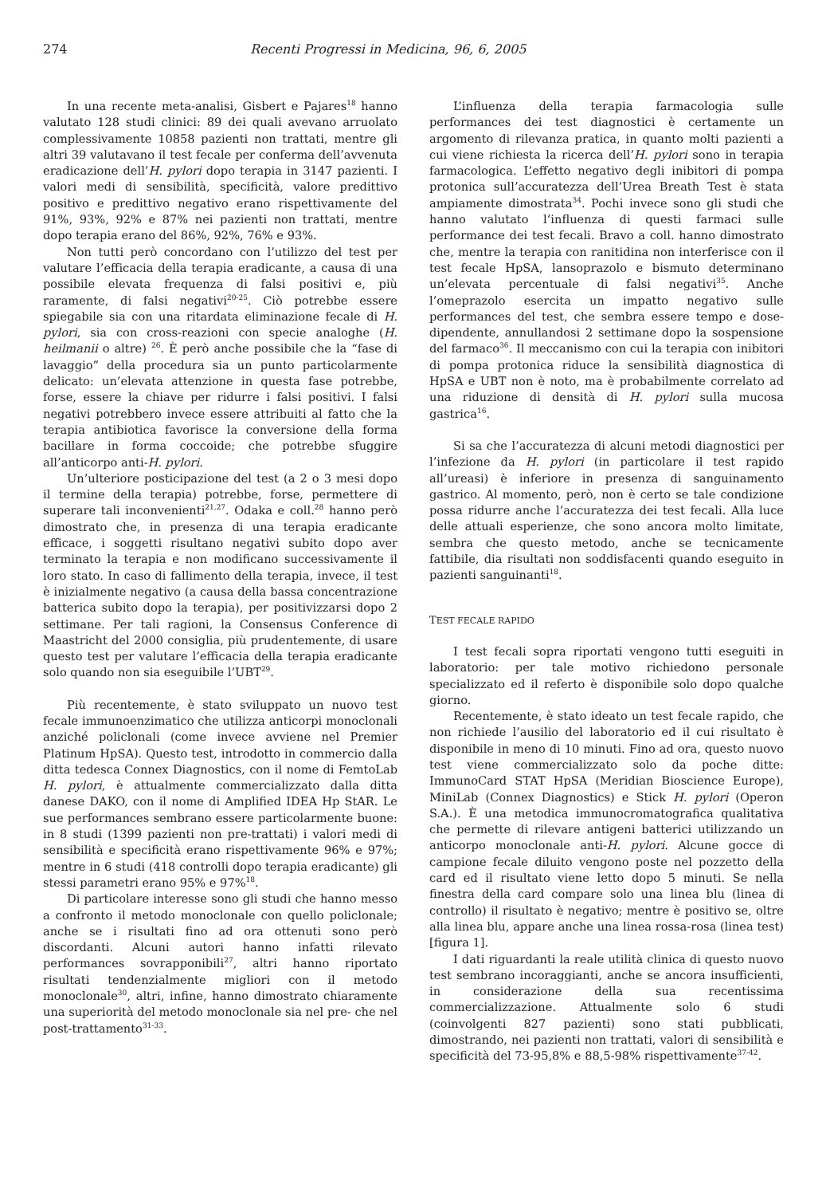274 Recenti Progressi in Medicina, 96, 6, 2005
In una recente meta-analisi, Gisbert e Pajares<sup>18</sup> hanno valutato 128 studi clinici: 89 dei quali avevano arruolato complessivamente 10858 pazienti non trattati, mentre gli altri 39 valutavano il test fecale per conferma dell’avvenuta eradicazione dell’H. pylori dopo terapia in 3147 pazienti. I valori medi di sensibilità, specificità, valore predittivo positivo e predittivo negativo erano rispettivamente del 91%, 93%, 92% e 87% nei pazienti non trattati, mentre dopo terapia erano del 86%, 92%, 76% e 93%.
Non tutti però concordano con l’utilizzo del test per valutare l’efficacia della terapia eradicante, a causa di una possibile elevata frequenza di falsi positivi e, più raramente, di falsi negativi<sup>20-25</sup>. Ciò potrebbe essere spiegabile sia con una ritardata eliminazione fecale di H. pylori, sia con cross-reazioni con specie analoghe (H. heilmanii o altre) <sup>26</sup>. È però anche possibile che la “fase di lavaggio” della procedura sia un punto particolarmente delicato: un’elevata attenzione in questa fase potrebbe, forse, essere la chiave per ridurre i falsi positivi. I falsi negativi potrebbero invece essere attribuiti al fatto che la terapia antibiotica favorisce la conversione della forma bacillare in forma coccoide; che potrebbe sfuggire all’anticorpo anti-H. pylori.
Un’ulteriore posticipazione del test (a 2 o 3 mesi dopo il termine della terapia) potrebbe, forse, permettere di superare tali inconvenienti<sup>21,27</sup>. Odaka e coll.<sup>28</sup> hanno però dimostrato che, in presenza di una terapia eradicante efficace, i soggetti risultano negativi subito dopo aver terminato la terapia e non modificano successivamente il loro stato. In caso di fallimento della terapia, invece, il test è inizialmente negativo (a causa della bassa concentrazione batterica subito dopo la terapia), per positivizzarsi dopo 2 settimane. Per tali ragioni, la Consensus Conference di Maastricht del 2000 consiglia, più prudentemente, di usare questo test per valutare l’efficacia della terapia eradicante solo quando non sia eseguibile l’UBT<sup>29</sup>.
Più recentemente, è stato sviluppato un nuovo test fecale immunoenzimatico che utilizza anticorpi monoclonali anziché policlonali (come invece avviene nel Premier Platinum HpSA). Questo test, introdotto in commercio dalla ditta tedesca Connex Diagnostics, con il nome di FemtoLab H. pylori, è attualmente commercializzato dalla ditta danese DAKO, con il nome di Amplified IDEA Hp StAR. Le sue performances sembrano essere particolarmente buone: in 8 studi (1399 pazienti non pre-trattati) i valori medi di sensibilità e specificità erano rispettivamente 96% e 97%; mentre in 6 studi (418 controlli dopo terapia eradicante) gli stessi parametri erano 95% e 97%<sup>18</sup>.
Di particolare interesse sono gli studi che hanno messo a confronto il metodo monoclonale con quello policlonale; anche se i risultati fino ad ora ottenuti sono però discordanti. Alcuni autori hanno infatti rilevato performances sovrapponibili<sup>27</sup>, altri hanno riportato risultati tendenzialmente migliori con il metodo monoclonale<sup>30</sup>, altri, infine, hanno dimostrato chiaramente una superiorità del metodo monoclonale sia nel pre- che nel post-trattamento<sup>31-33</sup>.
L’influenza della terapia farmacologia sulle performances dei test diagnostici è certamente un argomento di rilevanza pratica, in quanto molti pazienti a cui viene richiesta la ricerca dell’H. pylori sono in terapia farmacologica. L’effetto negativo degli inibitori di pompa protonica sull’accuratezza dell’Urea Breath Test è stata ampiamente dimostrata<sup>34</sup>. Pochi invece sono gli studi che hanno valutato l’influenza di questi farmaci sulle performance dei test fecali. Bravo a coll. hanno dimostrato che, mentre la terapia con ranitidina non interferisce con il test fecale HpSA, lansoprazolo e bismuto determinano un’elevata percentuale di falsi negativi<sup>35</sup>. Anche l’omeprazolo esercita un impatto negativo sulle performances del test, che sembra essere tempo e dose-dipendente, annullandosi 2 settimane dopo la sospensione del farmaco<sup>36</sup>. Il meccanismo con cui la terapia con inibitori di pompa protonica riduce la sensibilità diagnostica di HpSA e UBT non è noto, ma è probabilmente correlato ad una riduzione di densità di H. pylori sulla mucosa gastrica<sup>16</sup>.
Si sa che l’accuratezza di alcuni metodi diagnostici per l’infezione da H. pylori (in particolare il test rapido all’ureasi) è inferiore in presenza di sanguinamento gastrico. Al momento, però, non è certo se tale condizione possa ridurre anche l’accuratezza dei test fecali. Alla luce delle attuali esperienze, che sono ancora molto limitate, sembra che questo metodo, anche se tecnicamente fattibile, dia risultati non soddisfacenti quando eseguito in pazienti sanguinanti<sup>18</sup>.
TEST FECALE RAPIDO
I test fecali sopra riportati vengono tutti eseguiti in laboratorio: per tale motivo richiedono personale specializzato ed il referto è disponibile solo dopo qualche giorno.
Recentemente, è stato ideato un test fecale rapido, che non richiede l’ausilio del laboratorio ed il cui risultato è disponibile in meno di 10 minuti. Fino ad ora, questo nuovo test viene commercializzato solo da poche ditte: ImmunoCard STAT HpSA (Meridian Bioscience Europe), MiniLab (Connex Diagnostics) e Stick H. pylori (Operon S.A.). È una metodica immunocromatografica qualitativa che permette di rilevare antigeni batterici utilizzando un anticorpo monoclonale anti-H. pylori. Alcune gocce di campione fecale diluito vengono poste nel pozzetto della card ed il risultato viene letto dopo 5 minuti. Se nella finestra della card compare solo una linea blu (linea di controllo) il risultato è negativo; mentre è positivo se, oltre alla linea blu, appare anche una linea rossa-rosa (linea test) [figura 1].
I dati riguardanti la reale utilità clinica di questo nuovo test sembrano incoraggianti, anche se ancora insufficienti, in considerazione della sua recentissima commercializzazione. Attualmente solo 6 studi (coinvolgenti 827 pazienti) sono stati pubblicati, dimostrando, nei pazienti non trattati, valori di sensibilità e specificità del 73-95,8% e 88,5-98% rispettivamente<sup>37-42</sup>.